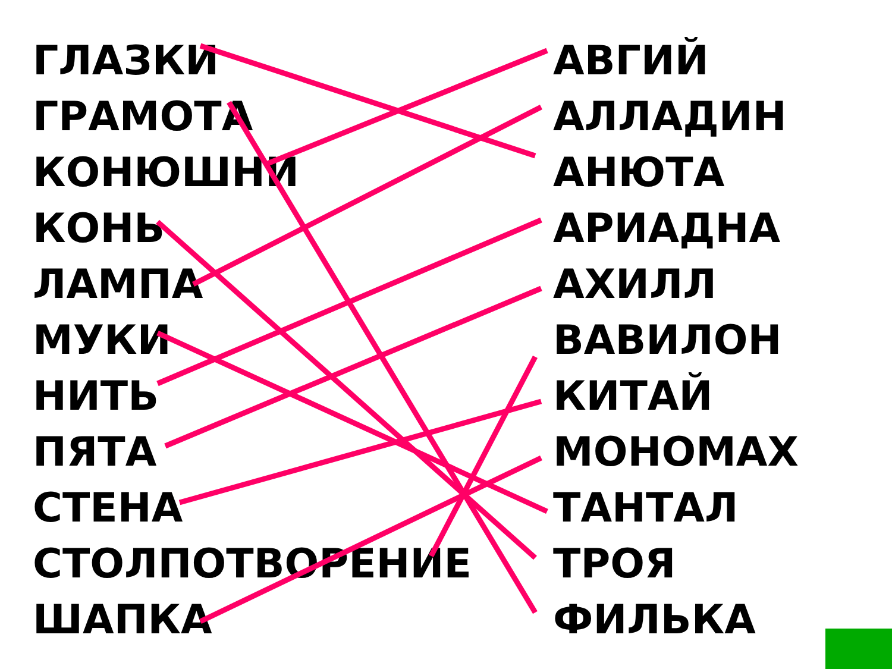ГЛАЗКИ
ГРАМОТА
КОНЮШНИ
КОНЬ
ЛАМПА
МУКИ
НИТЬ
ПЯТА
СТЕНА
СТОЛПОТВОРЕНИЕ
ШАПКА
АВГИЙ
АЛЛАДИН
АНЮТА
АРИАДНА
АХИЛЛ
ВАВИЛОН
КИТАЙ
МОНОМАХ
ТАНТАЛ
ТРОЯ
ФИЛЬКА